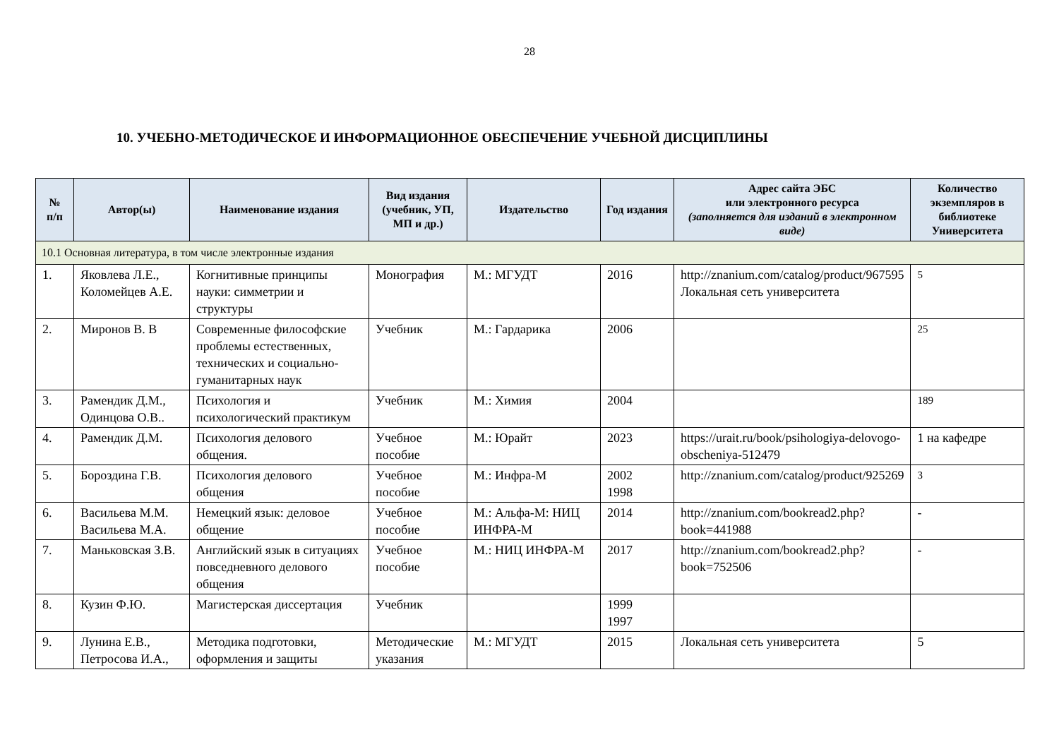28
10. УЧЕБНО-МЕТОДИЧЕСКОЕ И ИНФОРМАЦИОННОЕ ОБЕСПЕЧЕНИЕ УЧЕБНОЙ ДИСЦИПЛИНЫ
| № п/п | Автор(ы) | Наименование издания | Вид издания (учебник, УП, МП и др.) | Издательство | Год издания | Адрес сайта ЭБС или электронного ресурса (заполняется для изданий в электронном виде) | Количество экземпляров в библиотеке Университета |
| --- | --- | --- | --- | --- | --- | --- | --- |
| 10.1 Основная литература, в том числе электронные издания | | | | | | | |
| 1. | Яковлева Л.Е., Коломейцев А.Е. | Когнитивные принципы науки: симметрии и структуры | Монография | М.: МГУДТ | 2016 | http://znanium.com/catalog/product/967595 Локальная сеть университета | 5 |
| 2. | Миронов В. В | Современные философские проблемы естественных, технических и социально-гуманитарных наук | Учебник | М.: Гардарика | 2006 | | 25 |
| 3. | Рамендик Д.М., Одинцова О.В.. | Психология и психологический практикум | Учебник | М.: Химия | 2004 | | 189 |
| 4. | Рамендик Д.М. | Психология делового общения. | Учебное пособие | М.: Юрайт | 2023 | https://urait.ru/book/psihologiya-delovogo-obscheniya-512479 | 1 на кафедре |
| 5. | Бороздина Г.В. | Психология делового общения | Учебное пособие | М.: Инфра-М | 2002 1998 | http://znanium.com/catalog/product/925269 | 3 |
| 6. | Васильева М.М. Васильева М.А. | Немецкий язык: деловое общение | Учебное пособие | М.: Альфа-М: НИЦ ИНФРА-М | 2014 | http://znanium.com/bookread2.php?book=441988 | - |
| 7. | Маньковская З.В. | Английский язык в ситуациях повседневного делового общения | Учебное пособие | М.: НИЦ ИНФРА-М | 2017 | http://znanium.com/bookread2.php?book=752506 | - |
| 8. | Кузин Ф.Ю. | Магистерская диссертация | Учебник | | 1999 1997 | | |
| 9. | Лунина Е.В., Петросова И.А., | Методика подготовки, оформления и защиты | Методические указания | М.: МГУДТ | 2015 | Локальная сеть университета | 5 |